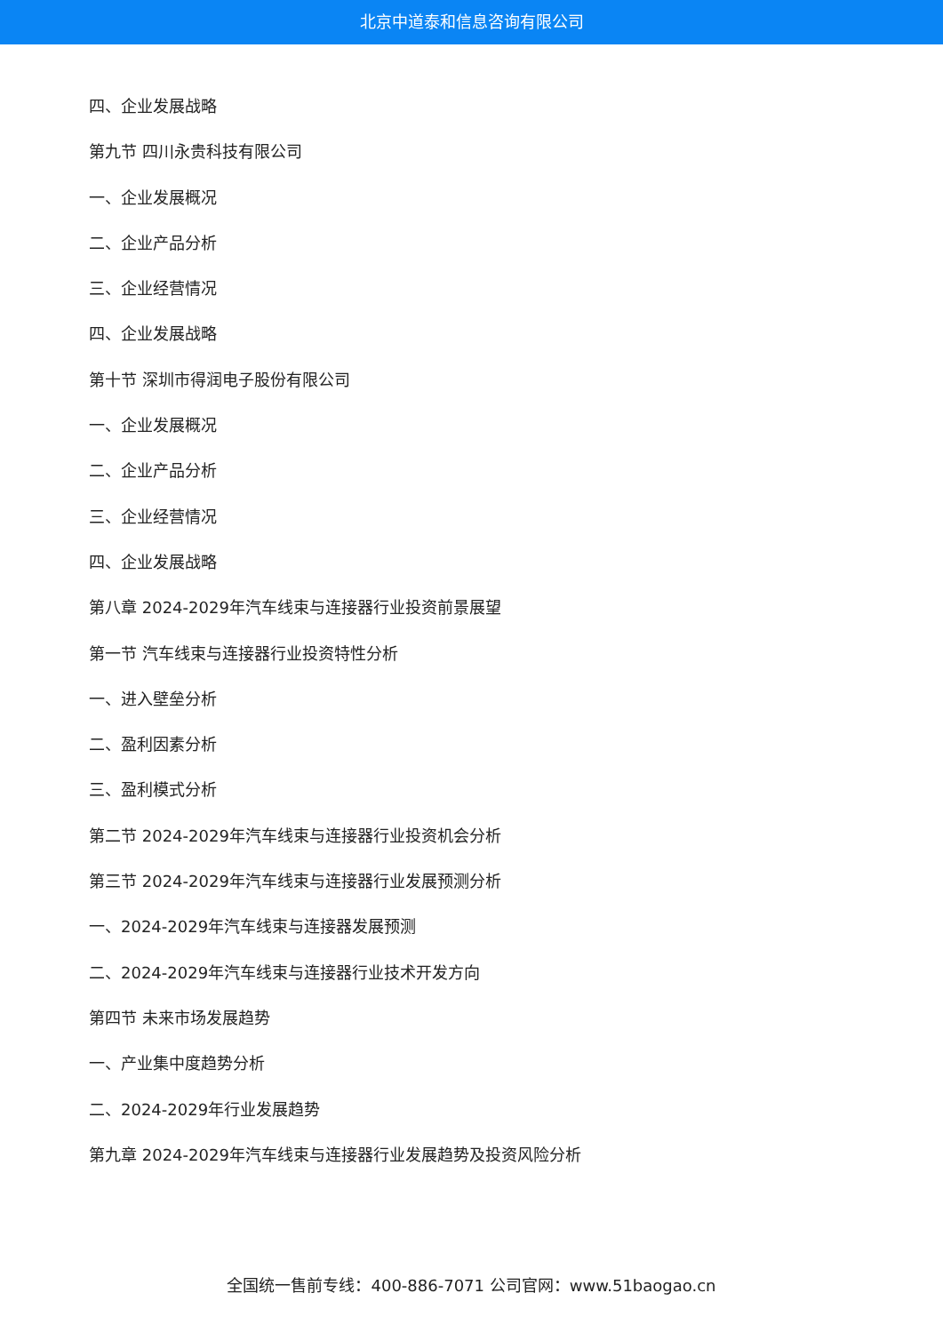北京中道泰和信息咨询有限公司
四、企业发展战略
第九节 四川永贵科技有限公司
一、企业发展概况
二、企业产品分析
三、企业经营情况
四、企业发展战略
第十节 深圳市得润电子股份有限公司
一、企业发展概况
二、企业产品分析
三、企业经营情况
四、企业发展战略
第八章 2024-2029年汽车线束与连接器行业投资前景展望
第一节 汽车线束与连接器行业投资特性分析
一、进入壁垒分析
二、盈利因素分析
三、盈利模式分析
第二节 2024-2029年汽车线束与连接器行业投资机会分析
第三节 2024-2029年汽车线束与连接器行业发展预测分析
一、2024-2029年汽车线束与连接器发展预测
二、2024-2029年汽车线束与连接器行业技术开发方向
第四节 未来市场发展趋势
一、产业集中度趋势分析
二、2024-2029年行业发展趋势
第九章 2024-2029年汽车线束与连接器行业发展趋势及投资风险分析
全国统一售前专线：400-886-7071 公司官网：www.51baogao.cn